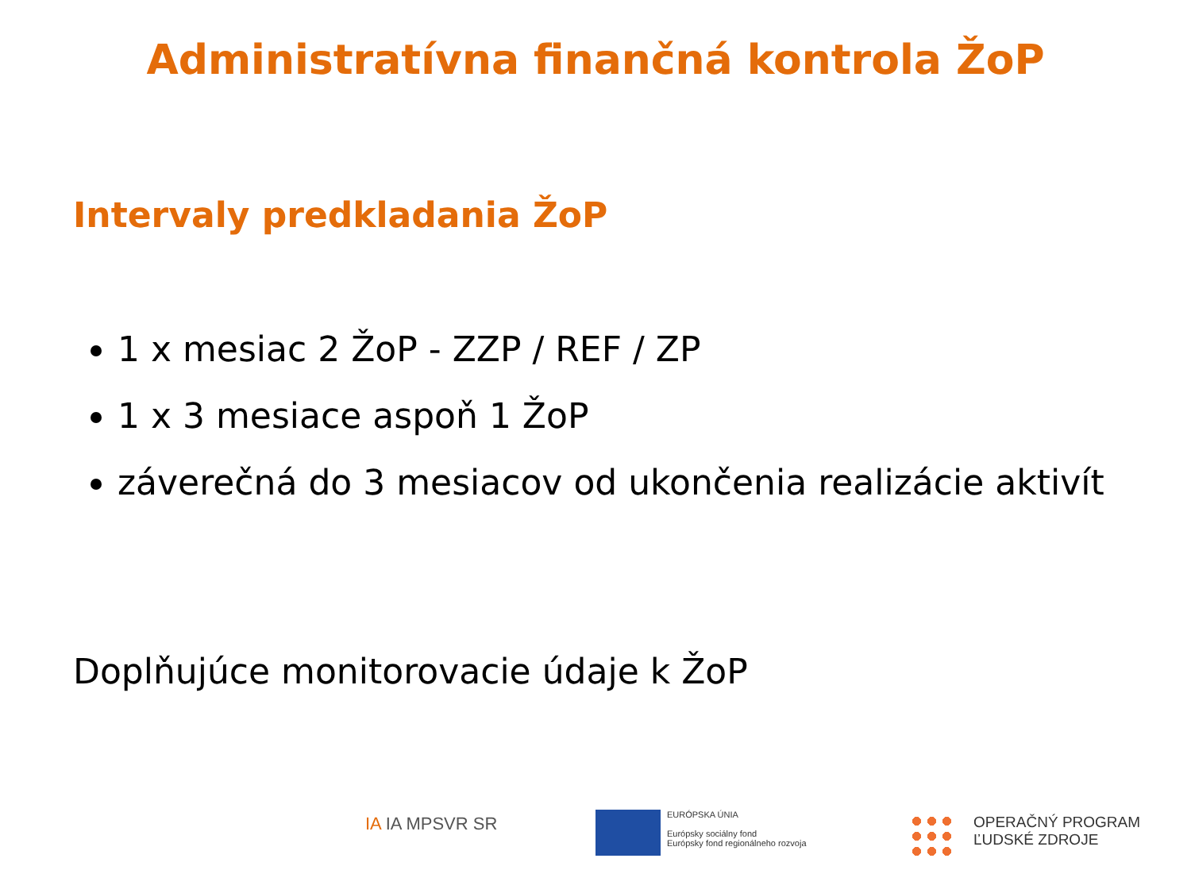Administratívna finančná kontrola ŽoP
Intervaly predkladania ŽoP
1 x mesiac 2 ŽoP - ZZP / REF / ZP
1 x 3 mesiace aspoň 1 ŽoP
záverečná do 3 mesiacov od ukončenia realizácie aktivít
Doplňujúce monitorovacie údaje k ŽoP
IA IA MPSVR SR
EURÓPSKA ÚNIA
Európsky sociálny fond
Európsky fond regionálneho rozvoja
OPERAČNÝ PROGRAM
ĽUDSKÉ ZDROJE